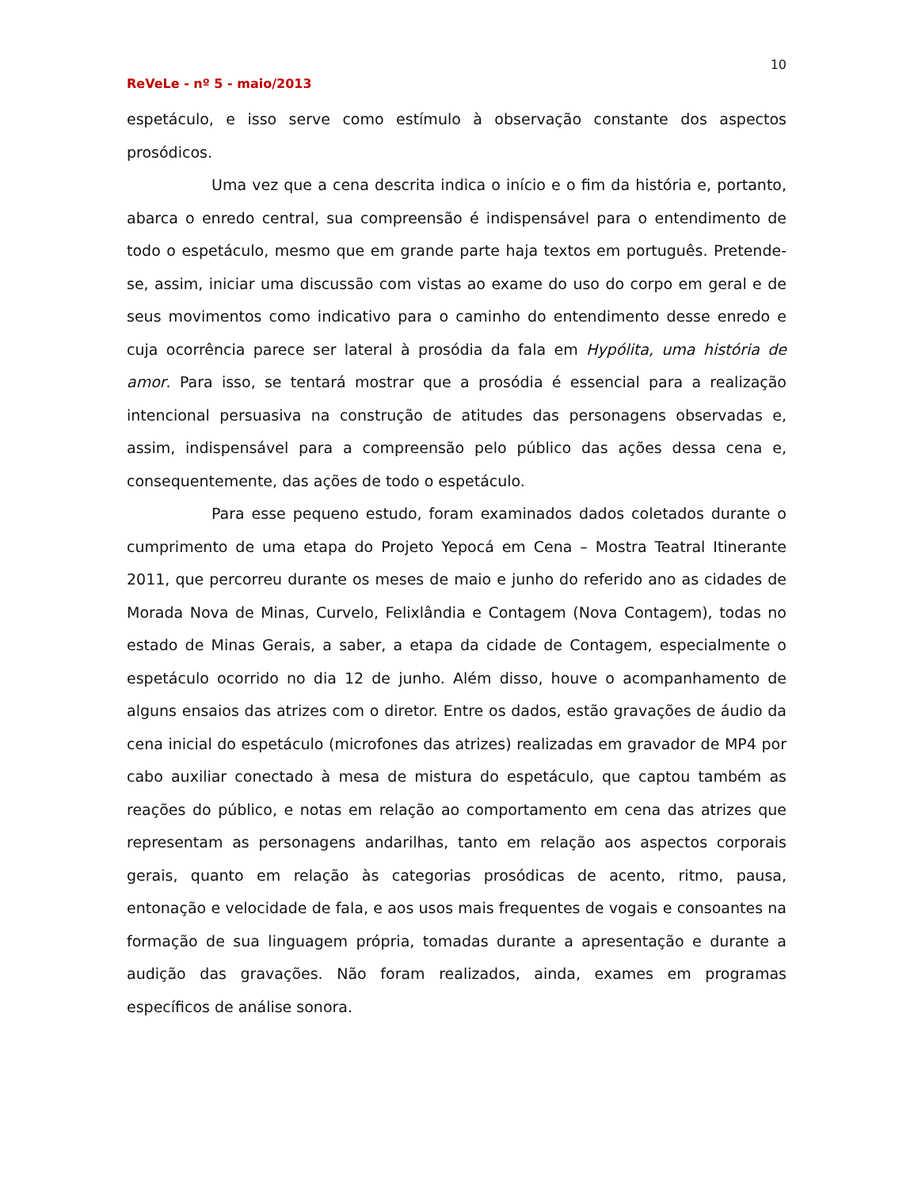10
ReVeLe - nº 5 - maio/2013
espetáculo, e isso serve como estímulo à observação constante dos aspectos prosódicos.
Uma vez que a cena descrita indica o início e o fim da história e, portanto, abarca o enredo central, sua compreensão é indispensável para o entendimento de todo o espetáculo, mesmo que em grande parte haja textos em português. Pretende-se, assim, iniciar uma discussão com vistas ao exame do uso do corpo em geral e de seus movimentos como indicativo para o caminho do entendimento desse enredo e cuja ocorrência parece ser lateral à prosódia da fala em Hypólita, uma história de amor. Para isso, se tentará mostrar que a prosódia é essencial para a realização intencional persuasiva na construção de atitudes das personagens observadas e, assim, indispensável para a compreensão pelo público das ações dessa cena e, consequentemente, das ações de todo o espetáculo.
Para esse pequeno estudo, foram examinados dados coletados durante o cumprimento de uma etapa do Projeto Yepocá em Cena – Mostra Teatral Itinerante 2011, que percorreu durante os meses de maio e junho do referido ano as cidades de Morada Nova de Minas, Curvelo, Felixlândia e Contagem (Nova Contagem), todas no estado de Minas Gerais, a saber, a etapa da cidade de Contagem, especialmente o espetáculo ocorrido no dia 12 de junho. Além disso, houve o acompanhamento de alguns ensaios das atrizes com o diretor. Entre os dados, estão gravações de áudio da cena inicial do espetáculo (microfones das atrizes) realizadas em gravador de MP4 por cabo auxiliar conectado à mesa de mistura do espetáculo, que captou também as reações do público, e notas em relação ao comportamento em cena das atrizes que representam as personagens andarilhas, tanto em relação aos aspectos corporais gerais, quanto em relação às categorias prosódicas de acento, ritmo, pausa, entonação e velocidade de fala, e aos usos mais frequentes de vogais e consoantes na formação de sua linguagem própria, tomadas durante a apresentação e durante a audição das gravações. Não foram realizados, ainda, exames em programas específicos de análise sonora.